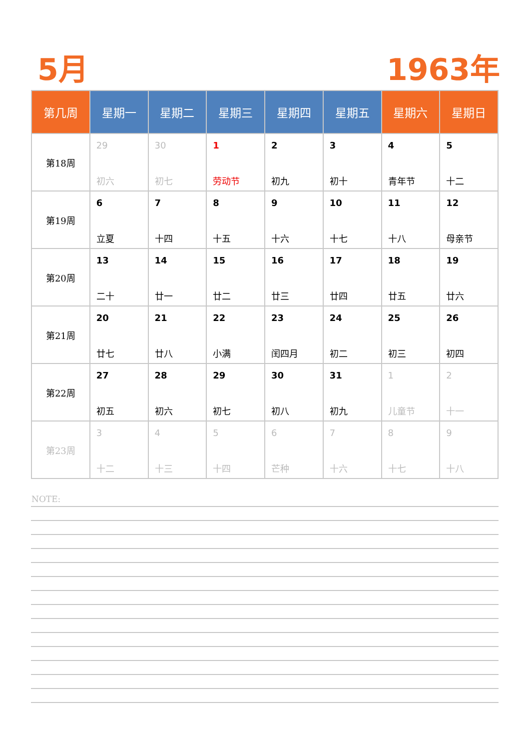5月 1963年
| 第几周 | 星期一 | 星期二 | 星期三 | 星期四 | 星期五 | 星期六 | 星期日 |
| --- | --- | --- | --- | --- | --- | --- | --- |
| 第18周 | 29 初六 | 30 初七 | 1 劳动节 | 2 初九 | 3 初十 | 4 青年节 | 5 十二 |
| 第19周 | 6 立夏 | 7 十四 | 8 十五 | 9 十六 | 10 十七 | 11 十八 | 12 母亲节 |
| 第20周 | 13 二十 | 14 廿一 | 15 廿二 | 16 廿三 | 17 廿四 | 18 廿五 | 19 廿六 |
| 第21周 | 20 廿七 | 21 廿八 | 22 小满 | 23 闰四月 | 24 初二 | 25 初三 | 26 初四 |
| 第22周 | 27 初五 | 28 初六 | 29 初七 | 30 初八 | 31 初九 | 1 儿童节 | 2 十一 |
| 第23周 | 3 十二 | 4 十三 | 5 十四 | 6 芒种 | 7 十六 | 8 十七 | 9 十八 |
NOTE: